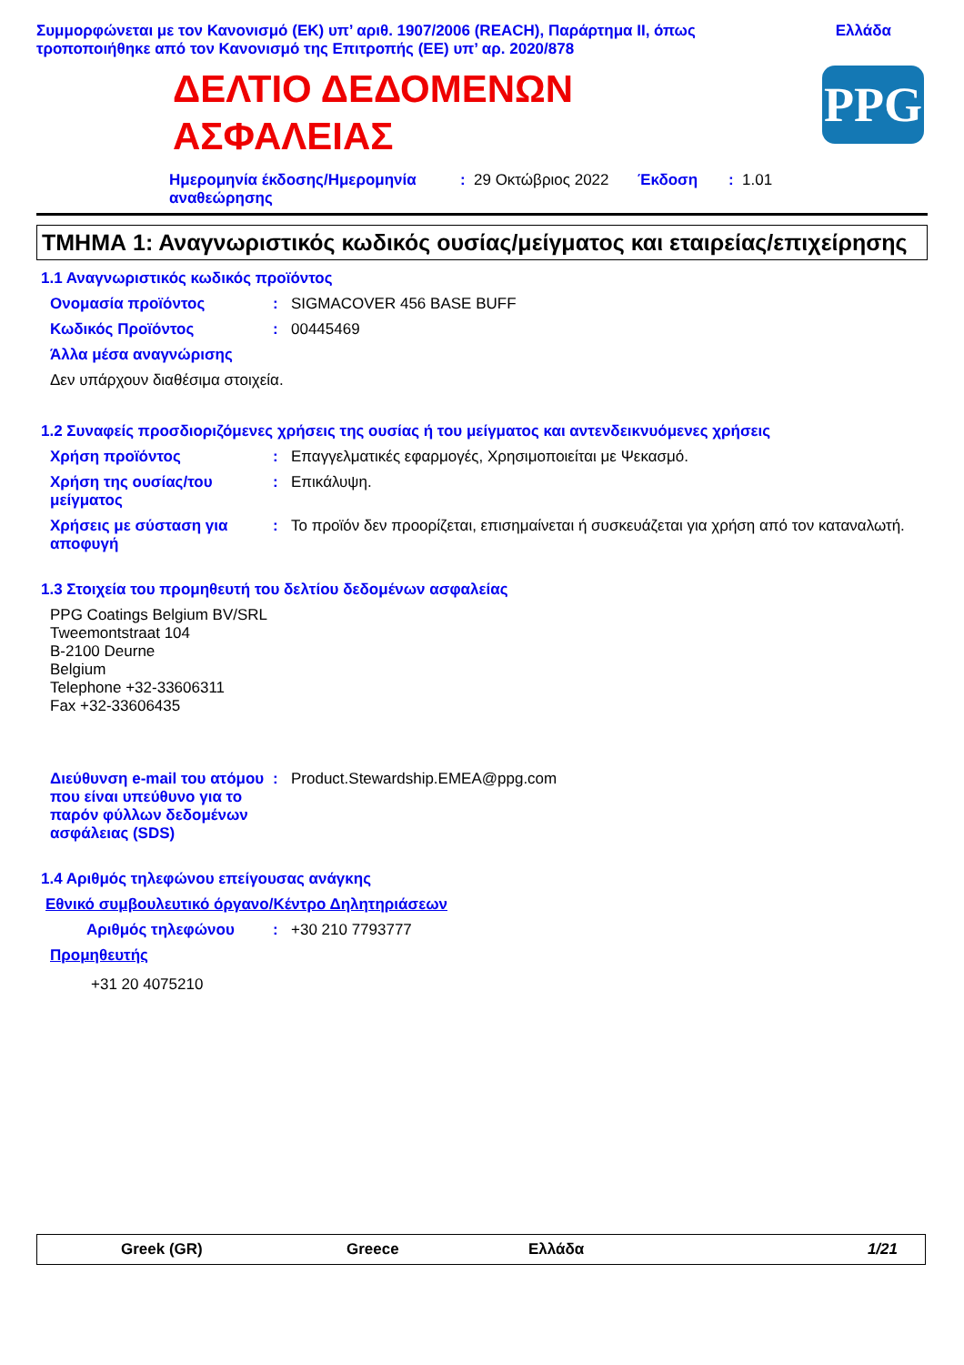Συμμορφώνεται με τον Κανονισμό (ΕΚ) υπ’ αριθ. 1907/2006 (REACH), Παράρτημα II, όπως
τροποποιήθηκε από τον Κανονισμό της Επιτροπής (ΕΕ) υπ’ αρ. 2020/878
Ελλάδα
ΔΕΛΤΙΟ ΔΕΔΟΜΕΝΩΝ
ΑΣΦΑΛΕΙΑΣ
PPG
Ημερομηνία έκδοσης/Ημερομηνία αναθεώρησης: 29 Οκτώβριος 2022 Έκδοση: 1.01
ΤΜΗΜΑ 1: Αναγνωριστικός κωδικός ουσίας/μείγματος και εταιρείας/επιχείρησης
1.1 Αναγνωριστικός κωδικός προϊόντος
Ονομασία προϊόντος: SIGMACOVER 456 BASE BUFF
Κωδικός Προϊόντος: 00445469
Άλλα μέσα αναγνώρισης
Δεν υπάρχουν διαθέσιμα στοιχεία.
1.2 Συναφείς προσδιοριζόμενες χρήσεις της ουσίας ή του μείγματος και αντενδεικνυόμενες χρήσεις
Χρήση προϊόντος: Επαγγελματικές εφαρμογές, Χρησιμοποιείται με Ψεκασμό.
Χρήση της ουσίας/του μείγματος: Επικάλυψη.
Χρήσεις με σύσταση για αποφυγή: Το προϊόν δεν προορίζεται, επισημαίνεται ή συσκευάζεται για χρήση από τον καταναλωτή.
1.3 Στοιχεία του προμηθευτή του δελτίου δεδομένων ασφαλείας
PPG Coatings Belgium BV/SRL
Tweemontstraat 104
B-2100 Deurne
Belgium
Telephone +32-33606311
Fax +32-33606435
Διεύθυνση e-mail του ατόμου που είναι υπεύθυνο για το παρόν φύλλων δεδομένων ασφάλειας (SDS): Product.Stewardship.EMEA@ppg.com
1.4 Αριθμός τηλεφώνου επείγουσας ανάγκης
Εθνικό συμβουλευτικό όργανο/Κέντρο Δηλητηριάσεων
Αριθμός τηλεφώνου: +30 210 7793777
Προμηθευτής
+31 20 4075210
Greek (GR) Greece Ελλάδα 1/21